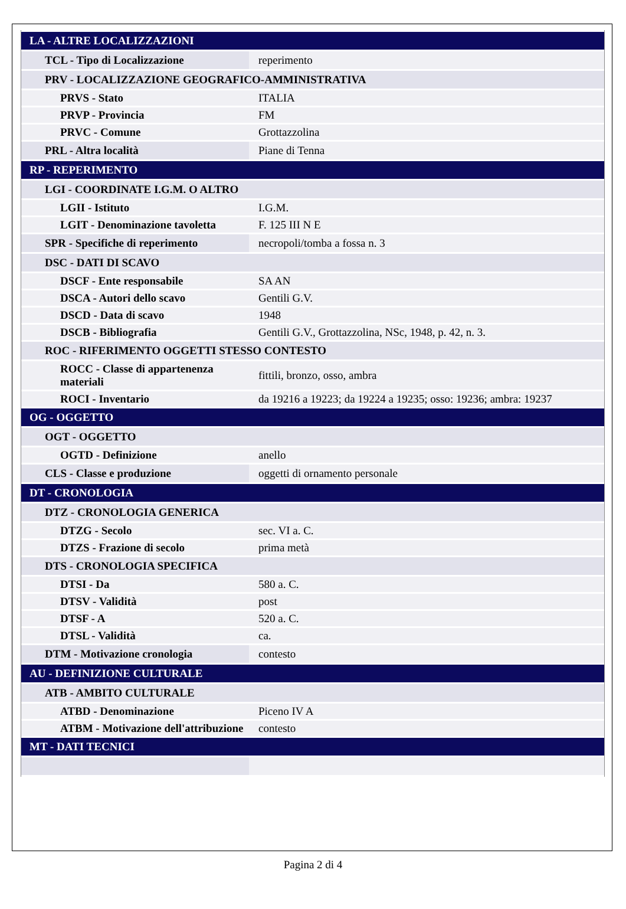| LA - ALTRE LOCALIZZAZIONI | |
| TCL - Tipo di Localizzazione | reperimento |
| PRV - LOCALIZZAZIONE GEOGRAFICO-AMMINISTRATIVA | |
| PRVS - Stato | ITALIA |
| PRVP - Provincia | FM |
| PRVC - Comune | Grottazzolina |
| PRL - Altra località | Piane di Tenna |
| RP - REPERIMENTO | |
| LGI - COORDINATE I.G.M. O ALTRO | |
| LGII - Istituto | I.G.M. |
| LGIT - Denominazione tavoletta | F. 125 III N E |
| SPR - Specifiche di reperimento | necropoli/tomba a fossa n. 3 |
| DSC - DATI DI SCAVO | |
| DSCF - Ente responsabile | SA AN |
| DSCA - Autori dello scavo | Gentili G.V. |
| DSCD - Data di scavo | 1948 |
| DSCB - Bibliografia | Gentili G.V., Grottazzolina, NSc, 1948, p. 42, n. 3. |
| ROC - RIFERIMENTO OGGETTI STESSO CONTESTO | |
| ROCC - Classe di appartenenza materiali | fittili, bronzo, osso, ambra |
| ROCI - Inventario | da 19216 a 19223; da 19224 a 19235; osso: 19236; ambra: 19237 |
| OG - OGGETTO | |
| OGT - OGGETTO | |
| OGTD - Definizione | anello |
| CLS - Classe e produzione | oggetti di ornamento personale |
| DT - CRONOLOGIA | |
| DTZ - CRONOLOGIA GENERICA | |
| DTZG - Secolo | sec. VI a. C. |
| DTZS - Frazione di secolo | prima metà |
| DTS - CRONOLOGIA SPECIFICA | |
| DTSI - Da | 580 a. C. |
| DTSV - Validità | post |
| DTSF - A | 520 a. C. |
| DTSL - Validità | ca. |
| DTM - Motivazione cronologia | contesto |
| AU - DEFINIZIONE CULTURALE | |
| ATB - AMBITO CULTURALE | |
| ATBD - Denominazione | Piceno IV A |
| ATBM - Motivazione dell'attribuzione | contesto |
| MT - DATI TECNICI | |
Pagina 2 di 4